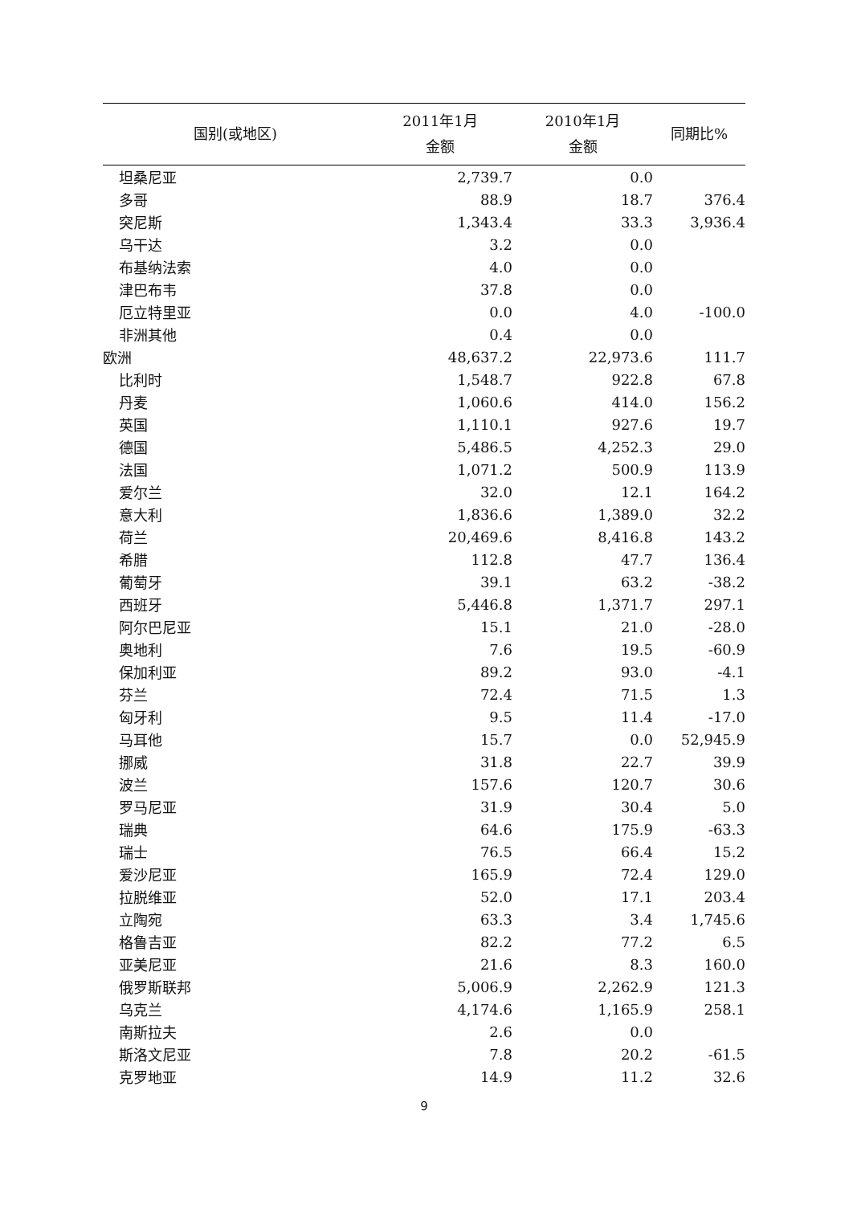| 国别(或地区) | 2011年1月 金额 | 2010年1月 金额 | 同期比% |
| --- | --- | --- | --- |
| 坦桑尼亚 | 2,739.7 | 0.0 | |
| 多哥 | 88.9 | 18.7 | 376.4 |
| 突尼斯 | 1,343.4 | 33.3 | 3,936.4 |
| 乌干达 | 3.2 | 0.0 | |
| 布基纳法索 | 4.0 | 0.0 | |
| 津巴布韦 | 37.8 | 0.0 | |
| 厄立特里亚 | 0.0 | 4.0 | -100.0 |
| 非洲其他 | 0.4 | 0.0 | |
| 欧洲 | 48,637.2 | 22,973.6 | 111.7 |
| 比利时 | 1,548.7 | 922.8 | 67.8 |
| 丹麦 | 1,060.6 | 414.0 | 156.2 |
| 英国 | 1,110.1 | 927.6 | 19.7 |
| 德国 | 5,486.5 | 4,252.3 | 29.0 |
| 法国 | 1,071.2 | 500.9 | 113.9 |
| 爱尔兰 | 32.0 | 12.1 | 164.2 |
| 意大利 | 1,836.6 | 1,389.0 | 32.2 |
| 荷兰 | 20,469.6 | 8,416.8 | 143.2 |
| 希腊 | 112.8 | 47.7 | 136.4 |
| 葡萄牙 | 39.1 | 63.2 | -38.2 |
| 西班牙 | 5,446.8 | 1,371.7 | 297.1 |
| 阿尔巴尼亚 | 15.1 | 21.0 | -28.0 |
| 奥地利 | 7.6 | 19.5 | -60.9 |
| 保加利亚 | 89.2 | 93.0 | -4.1 |
| 芬兰 | 72.4 | 71.5 | 1.3 |
| 匈牙利 | 9.5 | 11.4 | -17.0 |
| 马耳他 | 15.7 | 0.0 | 52,945.9 |
| 挪威 | 31.8 | 22.7 | 39.9 |
| 波兰 | 157.6 | 120.7 | 30.6 |
| 罗马尼亚 | 31.9 | 30.4 | 5.0 |
| 瑞典 | 64.6 | 175.9 | -63.3 |
| 瑞士 | 76.5 | 66.4 | 15.2 |
| 爱沙尼亚 | 165.9 | 72.4 | 129.0 |
| 拉脱维亚 | 52.0 | 17.1 | 203.4 |
| 立陶宛 | 63.3 | 3.4 | 1,745.6 |
| 格鲁吉亚 | 82.2 | 77.2 | 6.5 |
| 亚美尼亚 | 21.6 | 8.3 | 160.0 |
| 俄罗斯联邦 | 5,006.9 | 2,262.9 | 121.3 |
| 乌克兰 | 4,174.6 | 1,165.9 | 258.1 |
| 南斯拉夫 | 2.6 | 0.0 | |
| 斯洛文尼亚 | 7.8 | 20.2 | -61.5 |
| 克罗地亚 | 14.9 | 11.2 | 32.6 |
9